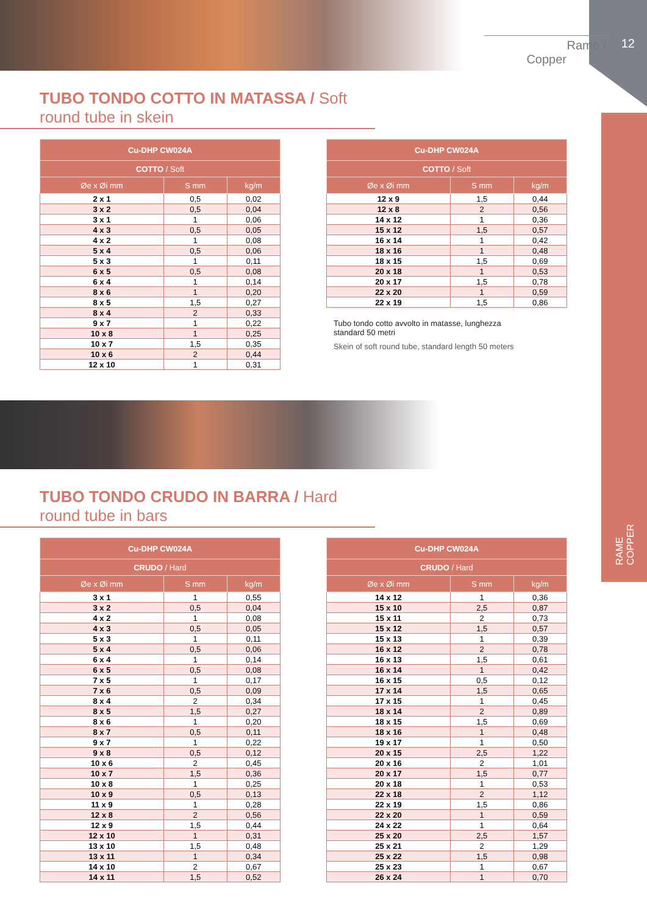12 Rame / Copper
RAME
COPPER
TUBO TONDO COTTO IN MATASSA / Soft round tube in skein
| Cu-DHP CW024A | | |
| --- | --- | --- |
| COTTO / Soft | | |
| Øe x Øi mm | S mm | kg/m |
| 2 x 1 | 0,5 | 0,02 |
| 3 x 2 | 0,5 | 0,04 |
| 3 x 1 | 1 | 0,06 |
| 4 x 3 | 0,5 | 0,05 |
| 4 x 2 | 1 | 0,08 |
| 5 x 4 | 0,5 | 0,06 |
| 5 x 3 | 1 | 0,11 |
| 6 x 5 | 0,5 | 0,08 |
| 6 x 4 | 1 | 0,14 |
| 8 x 6 | 1 | 0,20 |
| 8 x 5 | 1,5 | 0,27 |
| 8 x 4 | 2 | 0,33 |
| 9 x 7 | 1 | 0,22 |
| 10 x 8 | 1 | 0,25 |
| 10 x 7 | 1,5 | 0,35 |
| 10 x 6 | 2 | 0,44 |
| 12 x 10 | 1 | 0,31 |
| Cu-DHP CW024A | | |
| --- | --- | --- |
| COTTO / Soft | | |
| Øe x Øi mm | S mm | kg/m |
| 12 x 9 | 1,5 | 0,44 |
| 12 x 8 | 2 | 0,56 |
| 14 x 12 | 1 | 0,36 |
| 15 x 12 | 1,5 | 0,57 |
| 16 x 14 | 1 | 0,42 |
| 18 x 16 | 1 | 0,48 |
| 18 x 15 | 1,5 | 0,69 |
| 20 x 18 | 1 | 0,53 |
| 20 x 17 | 1,5 | 0,78 |
| 22 x 20 | 1 | 0,59 |
| 22 x 19 | 1,5 | 0,86 |
Tubo tondo cotto avvolto in matasse, lunghezza standard 50 metri
Skein of soft round tube, standard length 50 meters
TUBO TONDO CRUDO IN BARRA / Hard round tube in bars
| Cu-DHP CW024A | | |
| --- | --- | --- |
| CRUDO / Hard | | |
| Øe x Øi mm | S mm | kg/m |
| 3 x 1 | 1 | 0,55 |
| 3 x 2 | 0,5 | 0,04 |
| 4 x 2 | 1 | 0,08 |
| 4 x 3 | 0,5 | 0,05 |
| 5 x 3 | 1 | 0,11 |
| 5 x 4 | 0,5 | 0,06 |
| 6 x 4 | 1 | 0,14 |
| 6 x 5 | 0,5 | 0,08 |
| 7 x 5 | 1 | 0,17 |
| 7 x 6 | 0,5 | 0,09 |
| 8 x 4 | 2 | 0,34 |
| 8 x 5 | 1,5 | 0,27 |
| 8 x 6 | 1 | 0,20 |
| 8 x 7 | 0,5 | 0,11 |
| 9 x 7 | 1 | 0,22 |
| 9 x 8 | 0,5 | 0,12 |
| 10 x 6 | 2 | 0,45 |
| 10 x 7 | 1,5 | 0,36 |
| 10 x 8 | 1 | 0,25 |
| 10 x 9 | 0,5 | 0,13 |
| 11 x 9 | 1 | 0,28 |
| 12 x 8 | 2 | 0,56 |
| 12 x 9 | 1,5 | 0,44 |
| 12 x 10 | 1 | 0,31 |
| 13 x 10 | 1,5 | 0,48 |
| 13 x 11 | 1 | 0,34 |
| 14 x 10 | 2 | 0,67 |
| 14 x 11 | 1,5 | 0,52 |
| Cu-DHP CW024A | | |
| --- | --- | --- |
| CRUDO / Hard | | |
| Øe x Øi mm | S mm | kg/m |
| 14 x 12 | 1 | 0,36 |
| 15 x 10 | 2,5 | 0,87 |
| 15 x 11 | 2 | 0,73 |
| 15 x 12 | 1,5 | 0,57 |
| 15 x 13 | 1 | 0,39 |
| 16 x 12 | 2 | 0,78 |
| 16 x 13 | 1,5 | 0,61 |
| 16 x 14 | 1 | 0,42 |
| 16 x 15 | 0,5 | 0,12 |
| 17 x 14 | 1,5 | 0,65 |
| 17 x 15 | 1 | 0,45 |
| 18 x 14 | 2 | 0,89 |
| 18 x 15 | 1,5 | 0,69 |
| 18 x 16 | 1 | 0,48 |
| 19 x 17 | 1 | 0,50 |
| 20 x 15 | 2,5 | 1,22 |
| 20 x 16 | 2 | 1,01 |
| 20 x 17 | 1,5 | 0,77 |
| 20 x 18 | 1 | 0,53 |
| 22 x 18 | 2 | 1,12 |
| 22 x 19 | 1,5 | 0,86 |
| 22 x 20 | 1 | 0,59 |
| 24 x 22 | 1 | 0,64 |
| 25 x 20 | 2,5 | 1,57 |
| 25 x 21 | 2 | 1,29 |
| 25 x 22 | 1,5 | 0,98 |
| 25 x 23 | 1 | 0,67 |
| 26 x 24 | 1 | 0,70 |